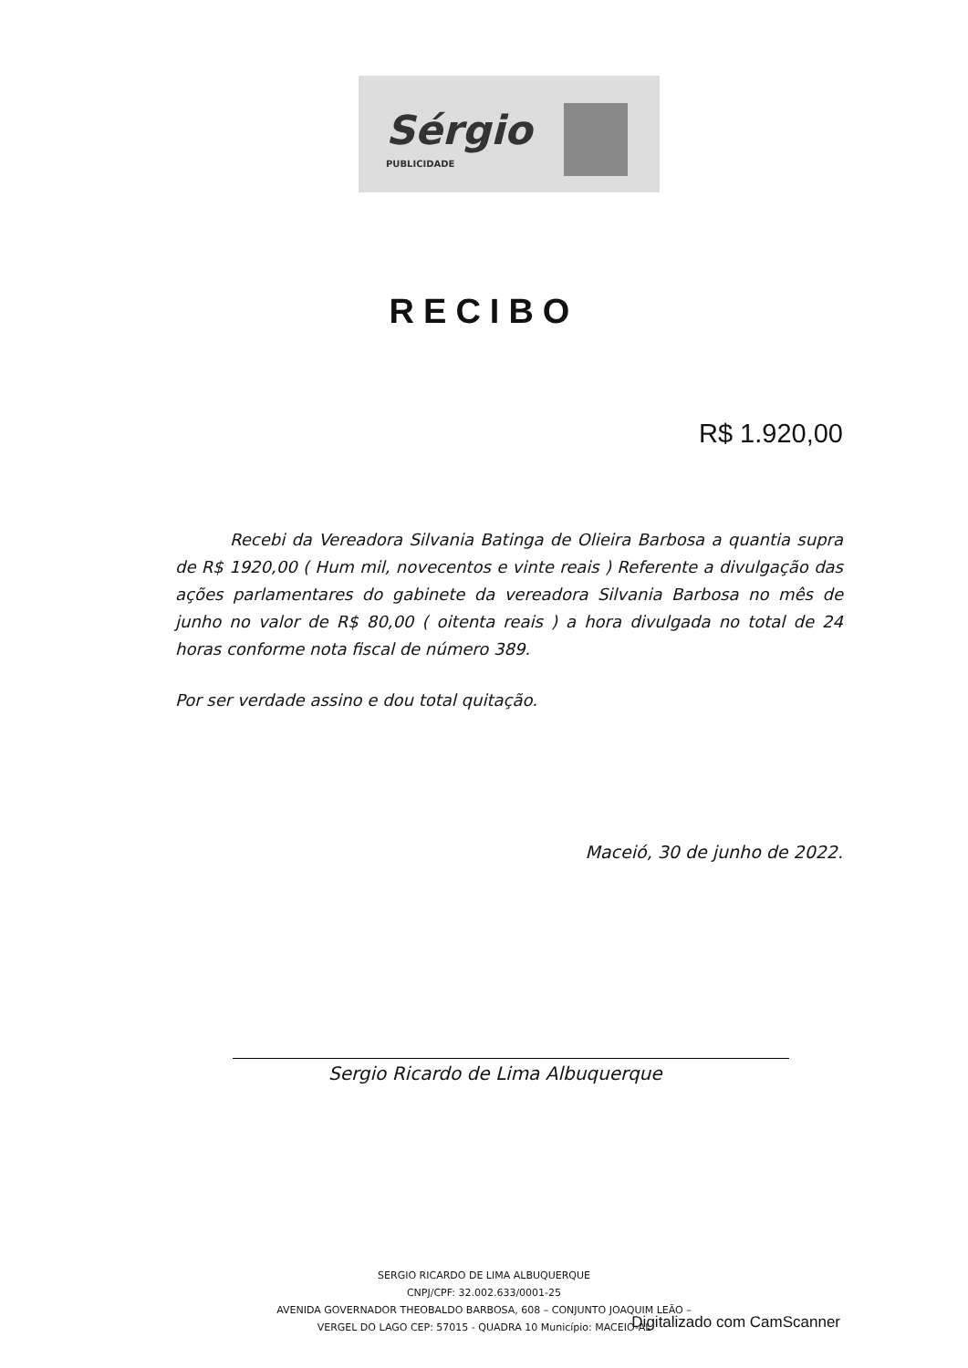Sérgio
PUBLICIDADE
RECIBO
R$ 1.920,00
Recebi da Vereadora Silvania Batinga de Olieira Barbosa a quantia supra de R$ 1920,00 ( Hum mil, novecentos e vinte reais ) Referente a divulgação das ações parlamentares do gabinete da vereadora Silvania Barbosa no mês de junho no valor de R$ 80,00 ( oitenta reais ) a hora divulgada no total de 24 horas conforme nota fiscal de número 389.
Por ser verdade assino e dou total quitação.
Maceió, 30 de junho de 2022.
Sergio Ricardo de Lima Albuquerque
SERGIO RICARDO DE LIMA ALBUQUERQUE
CNPJ/CPF: 32.002.633/0001-25
AVENIDA GOVERNADOR THEOBALDO BARBOSA, 608 – CONJUNTO JOAQUIM LEÃO –
VERGEL DO LAGO CEP: 57015 - QUADRA 10 Município: MACEIO-AL
Digitalizado com CamScanner